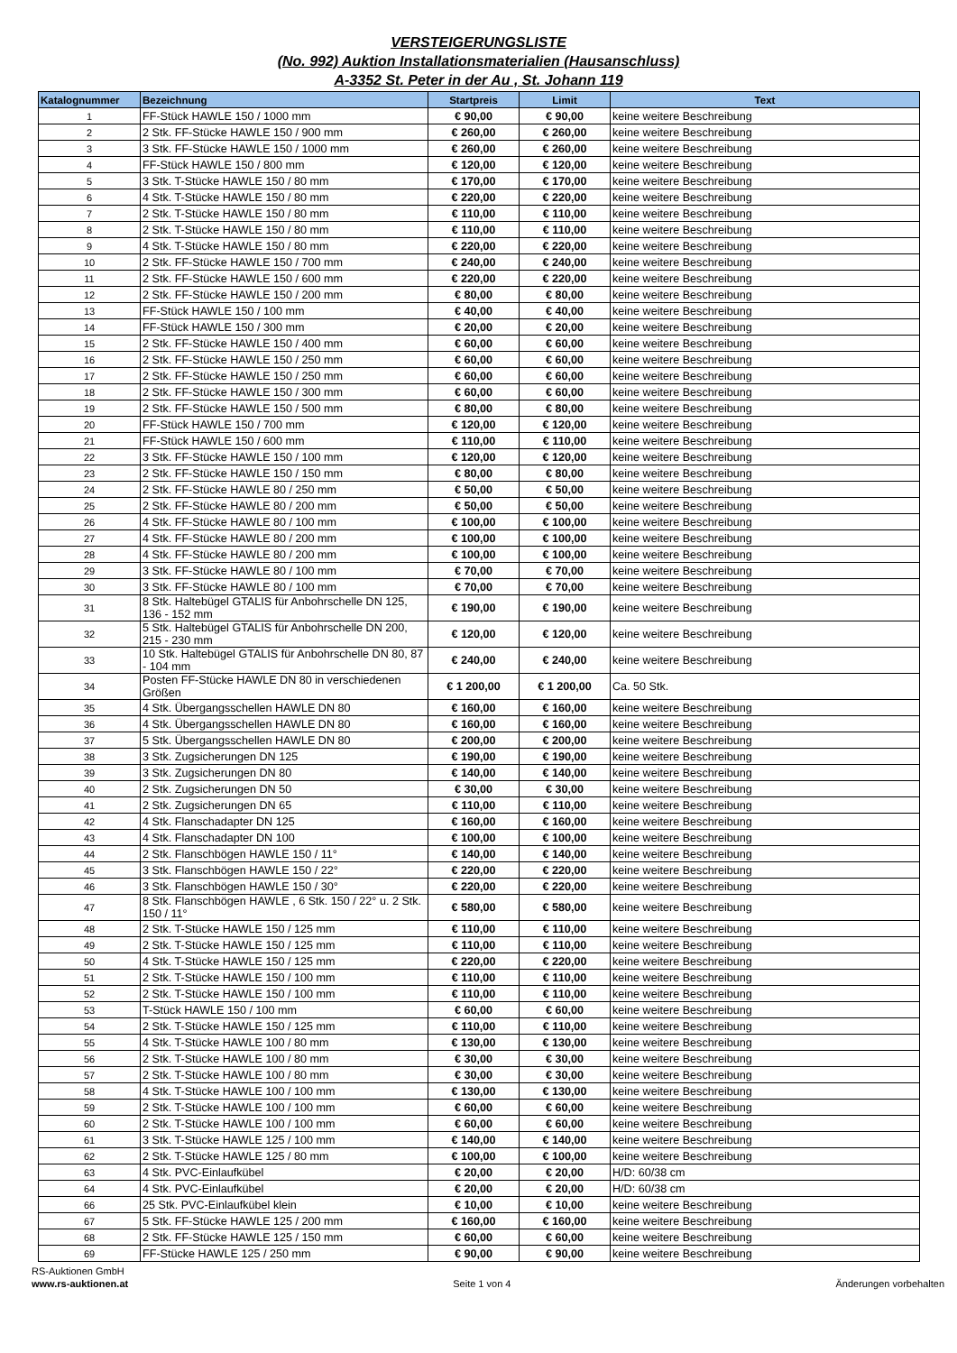VERSTEIGERUNGSLISTE
(No. 992) Auktion Installationsmaterialien (Hausanschluss)
A-3352 St. Peter in der Au , St. Johann 119
| Katalognummer | Bezeichnung | Startpreis | Limit | Text |
| --- | --- | --- | --- | --- |
| 1 | FF-Stück HAWLE 150 / 1000 mm | € 90,00 | € 90,00 | keine weitere Beschreibung |
| 2 | 2 Stk. FF-Stücke HAWLE 150 / 900 mm | € 260,00 | € 260,00 | keine weitere Beschreibung |
| 3 | 3 Stk. FF-Stücke HAWLE 150 / 1000 mm | € 260,00 | € 260,00 | keine weitere Beschreibung |
| 4 | FF-Stück HAWLE 150 / 800 mm | € 120,00 | € 120,00 | keine weitere Beschreibung |
| 5 | 3 Stk. T-Stücke HAWLE 150 / 80 mm | € 170,00 | € 170,00 | keine weitere Beschreibung |
| 6 | 4 Stk. T-Stücke HAWLE 150 / 80 mm | € 220,00 | € 220,00 | keine weitere Beschreibung |
| 7 | 2 Stk. T-Stücke HAWLE 150 / 80 mm | € 110,00 | € 110,00 | keine weitere Beschreibung |
| 8 | 2 Stk. T-Stücke HAWLE 150 / 80 mm | € 110,00 | € 110,00 | keine weitere Beschreibung |
| 9 | 4 Stk. T-Stücke HAWLE 150 / 80 mm | € 220,00 | € 220,00 | keine weitere Beschreibung |
| 10 | 2 Stk. FF-Stücke HAWLE 150 / 700 mm | € 240,00 | € 240,00 | keine weitere Beschreibung |
| 11 | 2 Stk. FF-Stücke HAWLE 150 / 600 mm | € 220,00 | € 220,00 | keine weitere Beschreibung |
| 12 | 2 Stk. FF-Stücke HAWLE 150 / 200 mm | € 80,00 | € 80,00 | keine weitere Beschreibung |
| 13 | FF-Stück HAWLE 150 / 100 mm | € 40,00 | € 40,00 | keine weitere Beschreibung |
| 14 | FF-Stück HAWLE 150 / 300 mm | € 20,00 | € 20,00 | keine weitere Beschreibung |
| 15 | 2 Stk. FF-Stücke HAWLE 150 / 400 mm | € 60,00 | € 60,00 | keine weitere Beschreibung |
| 16 | 2 Stk. FF-Stücke HAWLE 150 / 250 mm | € 60,00 | € 60,00 | keine weitere Beschreibung |
| 17 | 2 Stk. FF-Stücke HAWLE 150 / 250 mm | € 60,00 | € 60,00 | keine weitere Beschreibung |
| 18 | 2 Stk. FF-Stücke HAWLE 150 / 300 mm | € 60,00 | € 60,00 | keine weitere Beschreibung |
| 19 | 2 Stk. FF-Stücke HAWLE 150 / 500 mm | € 80,00 | € 80,00 | keine weitere Beschreibung |
| 20 | FF-Stück HAWLE 150 / 700 mm | € 120,00 | € 120,00 | keine weitere Beschreibung |
| 21 | FF-Stück HAWLE 150 / 600 mm | € 110,00 | € 110,00 | keine weitere Beschreibung |
| 22 | 3 Stk. FF-Stücke HAWLE 150 / 100 mm | € 120,00 | € 120,00 | keine weitere Beschreibung |
| 23 | 2 Stk. FF-Stücke HAWLE 150 / 150 mm | € 80,00 | € 80,00 | keine weitere Beschreibung |
| 24 | 2 Stk. FF-Stücke HAWLE 80 / 250 mm | € 50,00 | € 50,00 | keine weitere Beschreibung |
| 25 | 2 Stk. FF-Stücke HAWLE 80 / 200 mm | € 50,00 | € 50,00 | keine weitere Beschreibung |
| 26 | 4 Stk. FF-Stücke HAWLE 80 / 100 mm | € 100,00 | € 100,00 | keine weitere Beschreibung |
| 27 | 4 Stk. FF-Stücke HAWLE 80 / 200 mm | € 100,00 | € 100,00 | keine weitere Beschreibung |
| 28 | 4 Stk. FF-Stücke HAWLE 80 / 200 mm | € 100,00 | € 100,00 | keine weitere Beschreibung |
| 29 | 3 Stk. FF-Stücke HAWLE 80 / 100 mm | € 70,00 | € 70,00 | keine weitere Beschreibung |
| 30 | 3 Stk. FF-Stücke HAWLE 80 / 100 mm | € 70,00 | € 70,00 | keine weitere Beschreibung |
| 31 | 8 Stk. Haltebügel GTALIS für Anbohrschelle DN 125, 136 - 152 mm | € 190,00 | € 190,00 | keine weitere Beschreibung |
| 32 | 5 Stk. Haltebügel GTALIS für Anbohrschelle DN 200, 215 - 230 mm | € 120,00 | € 120,00 | keine weitere Beschreibung |
| 33 | 10 Stk. Haltebügel GTALIS für Anbohrschelle DN 80, 87 - 104 mm | € 240,00 | € 240,00 | keine weitere Beschreibung |
| 34 | Posten FF-Stücke HAWLE DN 80 in verschiedenen Größen | € 1 200,00 | € 1 200,00 | Ca. 50 Stk. |
| 35 | 4 Stk. Übergangsschellen HAWLE DN 80 | € 160,00 | € 160,00 | keine weitere Beschreibung |
| 36 | 4 Stk. Übergangsschellen HAWLE DN 80 | € 160,00 | € 160,00 | keine weitere Beschreibung |
| 37 | 5 Stk. Übergangsschellen HAWLE DN 80 | € 200,00 | € 200,00 | keine weitere Beschreibung |
| 38 | 3 Stk. Zugsicherungen DN 125 | € 190,00 | € 190,00 | keine weitere Beschreibung |
| 39 | 3 Stk. Zugsicherungen DN 80 | € 140,00 | € 140,00 | keine weitere Beschreibung |
| 40 | 2 Stk. Zugsicherungen DN 50 | € 30,00 | € 30,00 | keine weitere Beschreibung |
| 41 | 2 Stk. Zugsicherungen DN 65 | € 110,00 | € 110,00 | keine weitere Beschreibung |
| 42 | 4 Stk. Flanschadapter DN 125 | € 160,00 | € 160,00 | keine weitere Beschreibung |
| 43 | 4 Stk. Flanschadapter DN 100 | € 100,00 | € 100,00 | keine weitere Beschreibung |
| 44 | 2 Stk. Flanschbögen HAWLE 150 / 11° | € 140,00 | € 140,00 | keine weitere Beschreibung |
| 45 | 3 Stk. Flanschbögen HAWLE 150 / 22° | € 220,00 | € 220,00 | keine weitere Beschreibung |
| 46 | 3 Stk. Flanschbögen HAWLE 150 / 30° | € 220,00 | € 220,00 | keine weitere Beschreibung |
| 47 | 8 Stk. Flanschbögen HAWLE , 6 Stk. 150 / 22° u. 2 Stk. 150 / 11° | € 580,00 | € 580,00 | keine weitere Beschreibung |
| 48 | 2 Stk. T-Stücke HAWLE 150 / 125 mm | € 110,00 | € 110,00 | keine weitere Beschreibung |
| 49 | 2 Stk. T-Stücke HAWLE 150 / 125 mm | € 110,00 | € 110,00 | keine weitere Beschreibung |
| 50 | 4 Stk. T-Stücke HAWLE 150 / 125 mm | € 220,00 | € 220,00 | keine weitere Beschreibung |
| 51 | 2 Stk. T-Stücke HAWLE 150 / 100 mm | € 110,00 | € 110,00 | keine weitere Beschreibung |
| 52 | 2 Stk. T-Stücke HAWLE 150 / 100 mm | € 110,00 | € 110,00 | keine weitere Beschreibung |
| 53 | T-Stück HAWLE 150 / 100 mm | € 60,00 | € 60,00 | keine weitere Beschreibung |
| 54 | 2 Stk. T-Stücke HAWLE 150 / 125 mm | € 110,00 | € 110,00 | keine weitere Beschreibung |
| 55 | 4 Stk. T-Stücke HAWLE 100 / 80 mm | € 130,00 | € 130,00 | keine weitere Beschreibung |
| 56 | 2 Stk. T-Stücke HAWLE 100 / 80 mm | € 30,00 | € 30,00 | keine weitere Beschreibung |
| 57 | 2 Stk. T-Stücke HAWLE 100 / 80 mm | € 30,00 | € 30,00 | keine weitere Beschreibung |
| 58 | 4 Stk. T-Stücke HAWLE 100 / 100 mm | € 130,00 | € 130,00 | keine weitere Beschreibung |
| 59 | 2 Stk. T-Stücke HAWLE 100 / 100 mm | € 60,00 | € 60,00 | keine weitere Beschreibung |
| 60 | 2 Stk. T-Stücke HAWLE 100 / 100 mm | € 60,00 | € 60,00 | keine weitere Beschreibung |
| 61 | 3 Stk. T-Stücke HAWLE 125 / 100 mm | € 140,00 | € 140,00 | keine weitere Beschreibung |
| 62 | 2 Stk. T-Stücke HAWLE 125 / 80 mm | € 100,00 | € 100,00 | keine weitere Beschreibung |
| 63 | 4 Stk. PVC-Einlaufkübel | € 20,00 | € 20,00 | H/D: 60/38 cm |
| 64 | 4 Stk. PVC-Einlaufkübel | € 20,00 | € 20,00 | H/D: 60/38 cm |
| 66 | 25 Stk. PVC-Einlaufkübel klein | € 10,00 | € 10,00 | keine weitere Beschreibung |
| 67 | 5 Stk. FF-Stücke HAWLE 125 / 200 mm | € 160,00 | € 160,00 | keine weitere Beschreibung |
| 68 | 2 Stk. FF-Stücke HAWLE 125 / 150 mm | € 60,00 | € 60,00 | keine weitere Beschreibung |
| 69 | FF-Stücke HAWLE 125 / 250 mm | € 90,00 | € 90,00 | keine weitere Beschreibung |
RS-Auktionen GmbH
www.rs-auktionen.at Seite 1 von 4 Änderungen vorbehalten